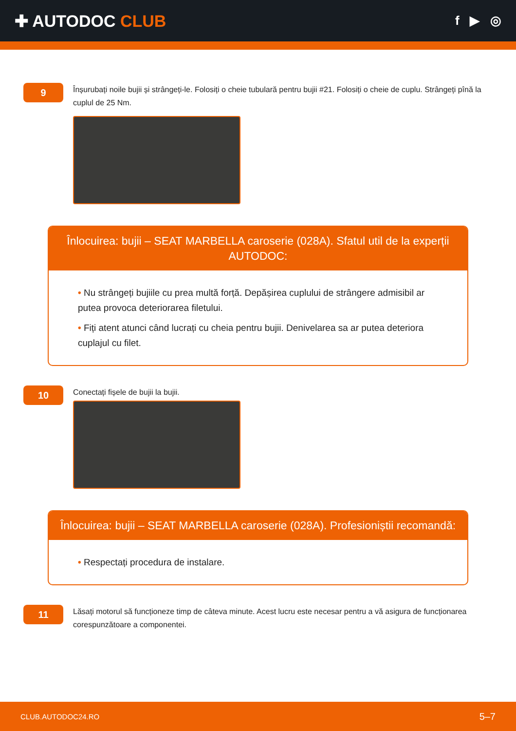✚ AUTODOC CLUB
f ▶ ◎
9
Înșurubați noile bujii și strângeți-le. Folosiți o cheie tubulară pentru bujii #21. Folosiți o cheie de cuplu. Strângeți pînă la cuplul de 25 Nm.
Înlocuirea: bujii – SEAT MARBELLA caroserie (028A). Sfatul util de la experții AUTODOC:
• Nu strângeți bujiile cu prea multă forță. Depășirea cuplului de strângere admisibil ar putea provoca deteriorarea filetului.
• Fiți atent atunci când lucrați cu cheia pentru bujii. Denivelarea sa ar putea deteriora cuplajul cu filet.
10
Conectați fișele de bujii la bujii.
Înlocuirea: bujii – SEAT MARBELLA caroserie (028A). Profesioniștii recomandă:
• Respectați procedura de instalare.
11
Lăsați motorul să funcționeze timp de câteva minute. Acest lucru este necesar pentru a vă asigura de funcționarea corespunzătoare a componentei.
CLUB.AUTODOC24.RO 5–7